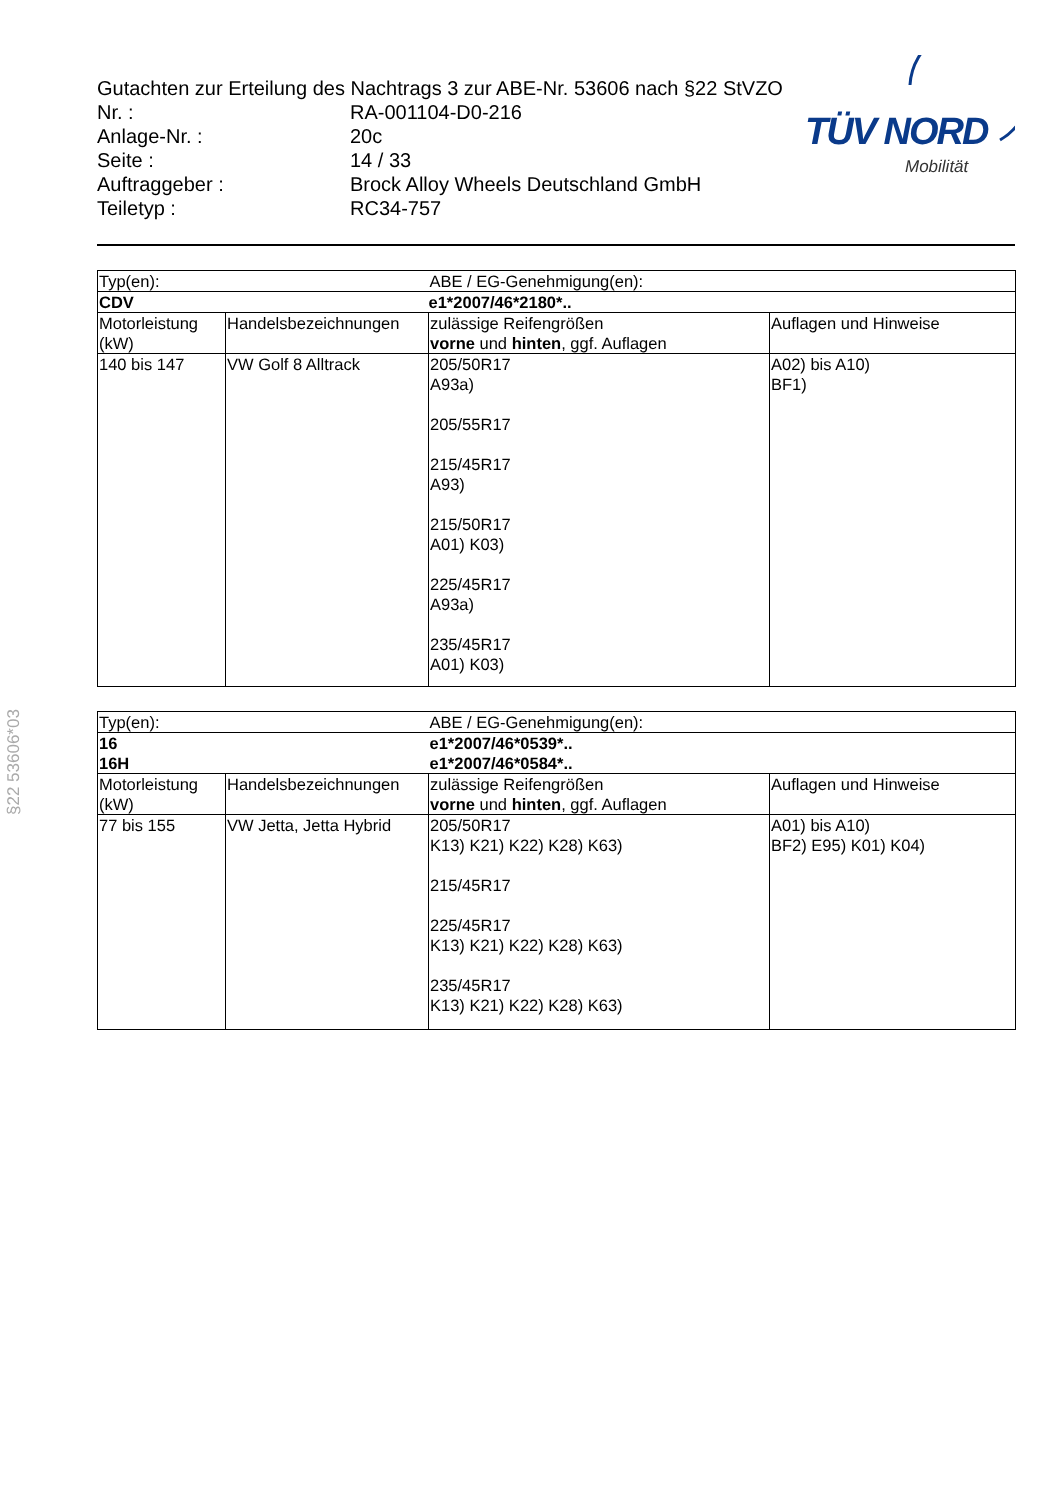Gutachten zur Erteilung des Nachtrags 3 zur ABE-Nr. 53606 nach §22 StVZO
Nr. : RA-001104-D0-216
Anlage-Nr. : 20c
Seite : 14 / 33
Auftraggeber : Brock Alloy Wheels Deutschland GmbH
Teiletyp : RC34-757
TÜV NORD
Mobilität
§22 53606*03
| Typ(en): | | ABE / EG-Genehmigung(en): | |
| CDV | | e1*2007/46*2180*.. | |
| Motorleistung (kW) | Handelsbezeichnungen | zulässige Reifengrößen vorne und hinten , ggf. Auflagen | Auflagen und Hinweise |
| 140 bis 147 | VW Golf 8 Alltrack | 205/50R17 A93a) 205/55R17 215/45R17 A93) 215/50R17 A01) K03) 225/45R17 A93a) 235/45R17 A01) K03) | A02) bis A10) BF1) |
| Typ(en): | | ABE / EG-Genehmigung(en): | |
| 16 16H | | e1*2007/46*0539*.. e1*2007/46*0584*.. | |
| Motorleistung (kW) | Handelsbezeichnungen | zulässige Reifengrößen vorne und hinten , ggf. Auflagen | Auflagen und Hinweise |
| 77 bis 155 | VW Jetta, Jetta Hybrid | 205/50R17 K13) K21) K22) K28) K63) 215/45R17 225/45R17 K13) K21) K22) K28) K63) 235/45R17 K13) K21) K22) K28) K63) | A01) bis A10) BF2) E95) K01) K04) |